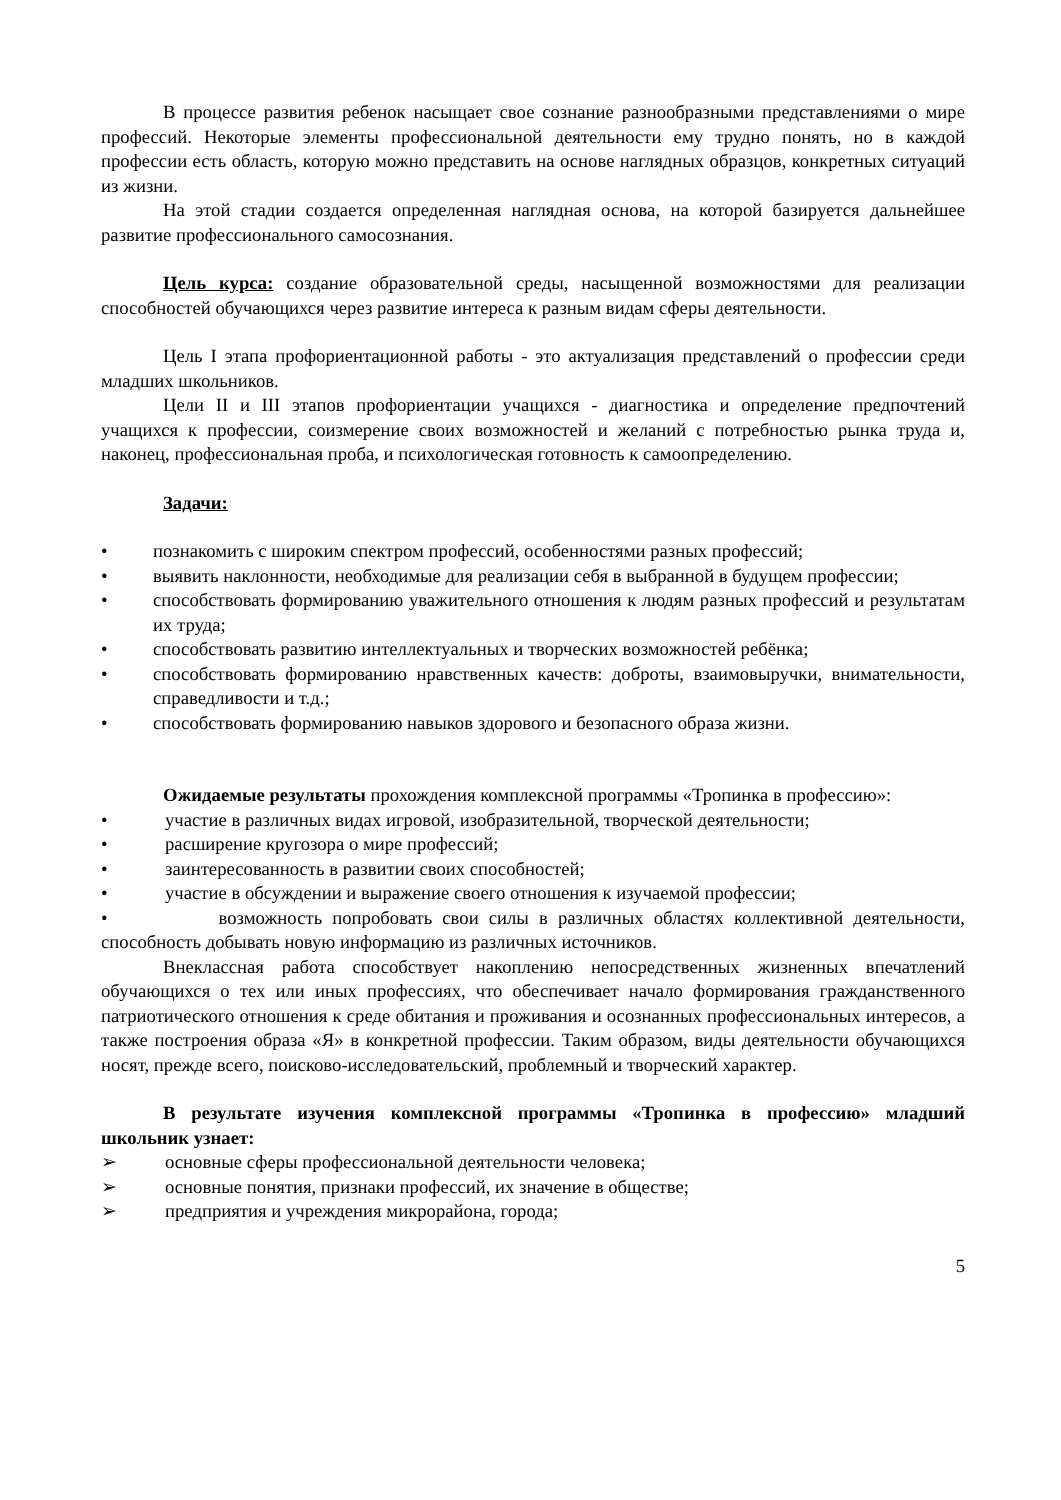В процессе развития ребенок насыщает свое сознание разнообразными представлениями о мире профессий. Некоторые элементы профессиональной деятельности ему трудно понять, но в каждой профессии есть область, которую можно представить на основе наглядных образцов, конкретных ситуаций из жизни.
На этой стадии создается определенная наглядная основа, на которой базируется дальнейшее развитие профессионального самосознания.
Цель курса: создание образовательной среды, насыщенной возможностями для реализации способностей обучающихся через развитие интереса к разным видам сферы деятельности.
Цель I этапа профориентационной работы - это актуализация представлений о профессии среди младших школьников.
Цели II и III этапов профориентации учащихся - диагностика и определение предпочтений учащихся к профессии, соизмерение своих возможностей и желаний с потребностью рынка труда и, наконец, профессиональная проба, и психологическая готовность к самоопределению.
Задачи:
• познакомить с широким спектром профессий, особенностями разных профессий;
• выявить наклонности, необходимые для реализации себя в выбранной в будущем профессии;
• способствовать формированию уважительного отношения к людям разных профессий и результатам их труда;
• способствовать развитию интеллектуальных и творческих возможностей ребёнка;
• способствовать формированию нравственных качеств: доброты, взаимовыручки, внимательности, справедливости и т.д.;
• способствовать формированию навыков здорового и безопасного образа жизни.
Ожидаемые результаты прохождения комплексной программы «Тропинка в профессию»:
• участие в различных видах игровой, изобразительной, творческой деятельности;
• расширение кругозора о мире профессий;
• заинтересованность в развитии своих способностей;
• участие в обсуждении и выражение своего отношения к изучаемой профессии;
• возможность попробовать свои силы в различных областях коллективной деятельности, способность добывать новую информацию из различных источников.
Внеклассная работа способствует накоплению непосредственных жизненных впечатлений обучающихся о тех или иных профессиях, что обеспечивает начало формирования гражданственного патриотического отношения к среде обитания и проживания и осознанных профессиональных интересов, а также построения образа «Я» в конкретной профессии. Таким образом, виды деятельности обучающихся носят, прежде всего, поисково-исследовательский, проблемный и творческий характер.
В результате изучения комплексной программы «Тропинка в профессию» младший школьник узнает:
➢ основные сферы профессиональной деятельности человека;
➢ основные понятия, признаки профессий, их значение в обществе;
➢ предприятия и учреждения микрорайона, города;
5